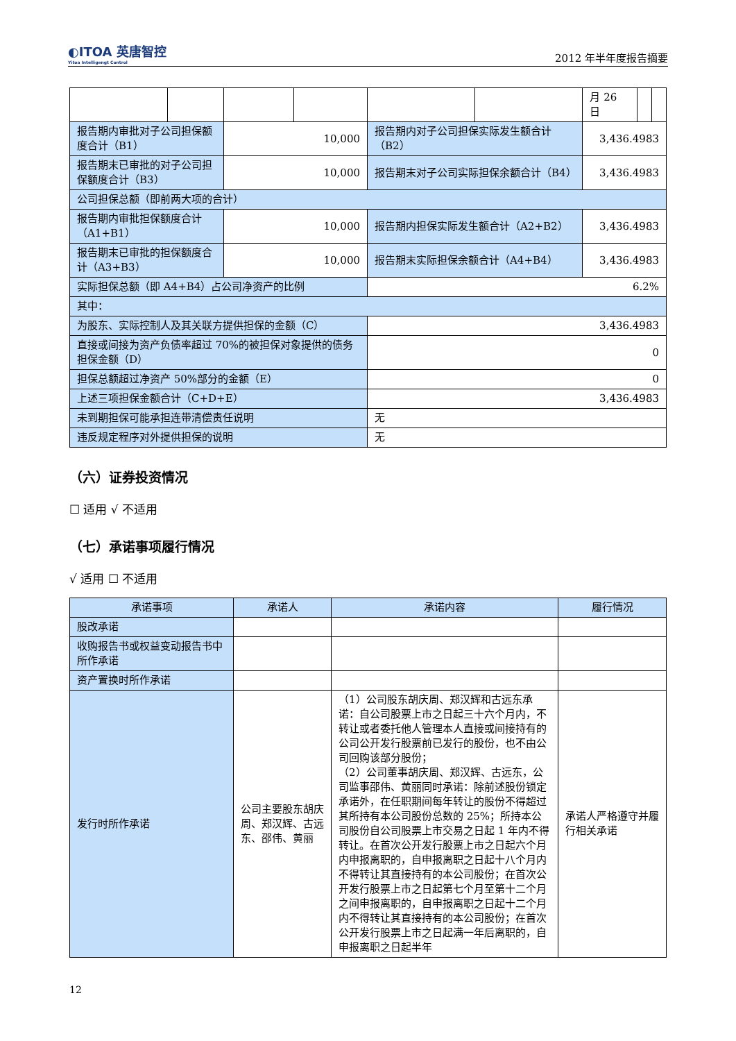◐ITOA 英唐智控
Yitoa Intelligengt Control
2012 年半年度报告摘要
| | | | | | | 月 26 日 | | |
| 报告期内审批对子公司担保额度合计（B1） | | 10,000 | | 报告期内对子公司担保实际发生额合计（B2） | | 3,436.4983 | | |
| 报告期末已审批的对子公司担保额度合计（B3） | | 10,000 | | 报告期末对子公司实际担保余额合计（B4） | | 3,436.4983 | | |
| 公司担保总额（即前两大项的合计） | | | | | | | | |
| 报告期内审批担保额度合计（A1+B1） | | 10,000 | | 报告期内担保实际发生额合计（A2+B2） | | 3,436.4983 | | |
| 报告期末已审批的担保额度合计（A3+B3） | | 10,000 | | 报告期末实际担保余额合计（A4+B4） | | 3,436.4983 | | |
| 实际担保总额（即 A4+B4）占公司净资产的比例 | | | | 6.2% | | | | |
| 其中： | | | | | | | | |
| 为股东、实际控制人及其关联方提供担保的金额（C） | | | | 3,436.4983 | | | | |
| 直接或间接为资产负债率超过 70%的被担保对象提供的债务担保金额（D） | | | | 0 | | | | |
| 担保总额超过净资产 50%部分的金额（E） | | | | 0 | | | | |
| 上述三项担保金额合计（C+D+E） | | | | 3,436.4983 | | | | |
| 未到期担保可能承担连带清偿责任说明 | | | | 无 | | | | |
| 违反规定程序对外提供担保的说明 | | | | 无 | | | | |
（六）证券投资情况
☐ 适用 √ 不适用
（七）承诺事项履行情况
√ 适用 ☐ 不适用
| 承诺事项 | 承诺人 | 承诺内容 | 履行情况 |
| --- | --- | --- | --- |
| 股改承诺 | | | |
| 收购报告书或权益变动报告书中所作承诺 | | | |
| 资产置换时所作承诺 | | | |
| 发行时所作承诺 | 公司主要股东胡庆周、郑汉辉、古远东、邵伟、黄丽 | （1）公司股东胡庆周、郑汉辉和古远东承诺：自公司股票上市之日起三十六个月内，不转让或者委托他人管理本人直接或间接持有的公司公开发行股票前已发行的股份，也不由公司回购该部分股份； （2）公司董事胡庆周、郑汉辉、古远东，公司监事邵伟、黄丽同时承诺：除前述股份锁定承诺外，在任职期间每年转让的股份不得超过其所持有本公司股份总数的 25%；所持本公司股份自公司股票上市交易之日起 1 年内不得转让。在首次公开发行股票上市之日起六个月内申报离职的，自申报离职之日起十八个月内不得转让其直接持有的本公司股份；在首次公开发行股票上市之日起第七个月至第十二个月之间申报离职的，自申报离职之日起十二个月内不得转让其直接持有的本公司股份；在首次公开发行股票上市之日起满一年后离职的，自申报离职之日起半年 | 承诺人严格遵守并履行相关承诺 |
12